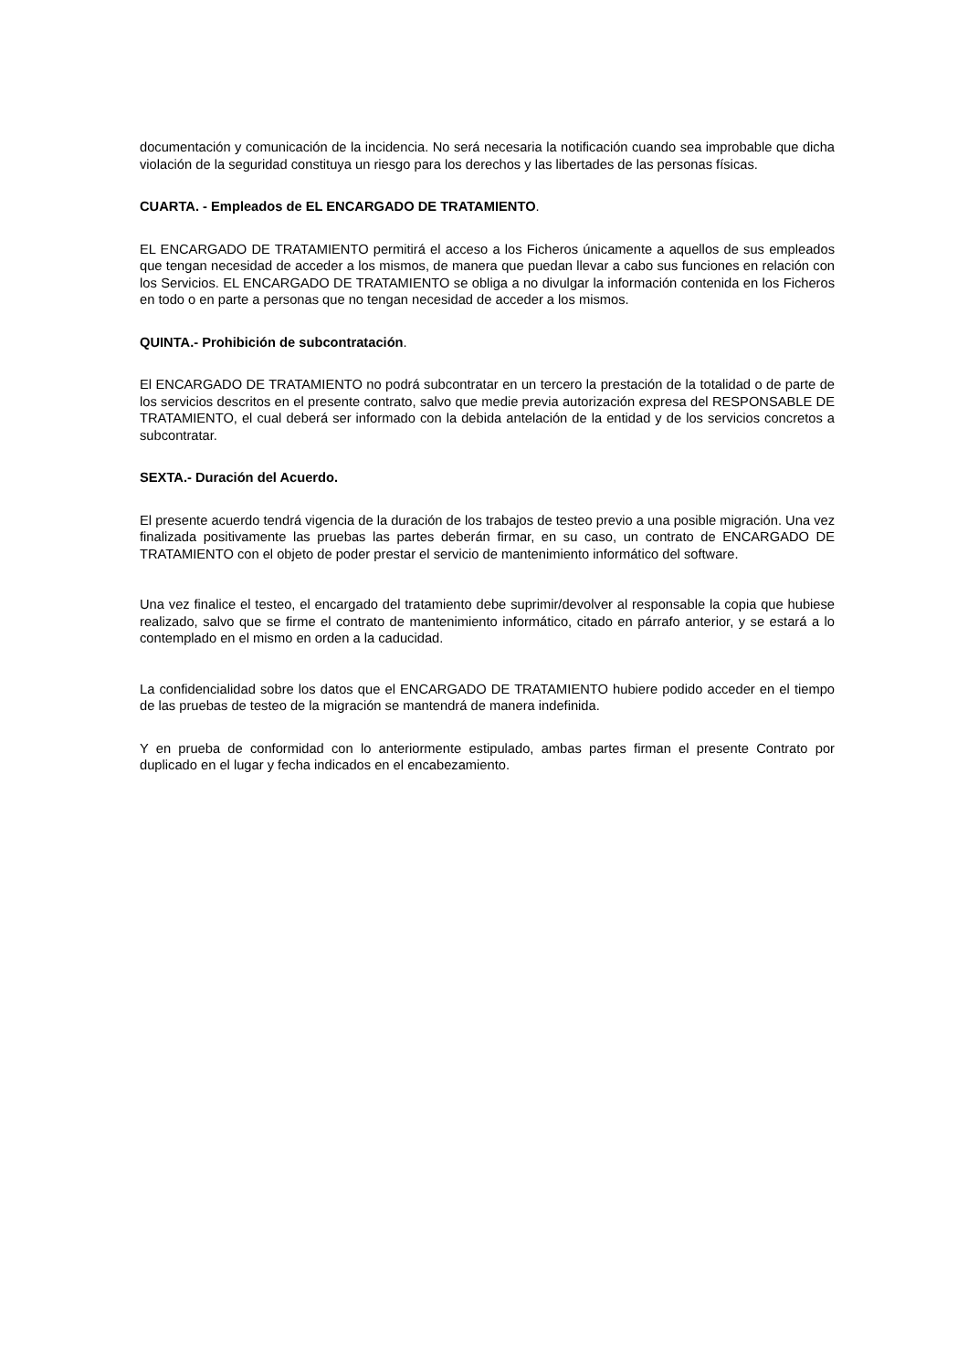documentación y comunicación de la incidencia. No será necesaria la notificación cuando sea improbable que dicha violación de la seguridad constituya un riesgo para los derechos y las libertades de las personas físicas.
CUARTA. - Empleados de EL ENCARGADO DE TRATAMIENTO.
EL ENCARGADO DE TRATAMIENTO permitirá el acceso a los Ficheros únicamente a aquellos de sus empleados que tengan necesidad de acceder a los mismos, de manera que puedan llevar a cabo sus funciones en relación con los Servicios. EL ENCARGADO DE TRATAMIENTO se obliga a no divulgar la información contenida en los Ficheros en todo o en parte a personas que no tengan necesidad de acceder a los mismos.
QUINTA.- Prohibición de subcontratación.
El ENCARGADO DE TRATAMIENTO no podrá subcontratar en un tercero la prestación de la totalidad o de parte de los servicios descritos en el presente contrato, salvo que medie previa autorización expresa del RESPONSABLE DE TRATAMIENTO, el cual deberá ser informado con la debida antelación de la entidad y de los servicios concretos a subcontratar.
SEXTA.- Duración del Acuerdo.
El presente acuerdo tendrá vigencia de la duración de los trabajos de testeo previo a una posible migración. Una vez finalizada positivamente las pruebas las partes deberán firmar, en su caso, un contrato de ENCARGADO DE TRATAMIENTO con el objeto de poder prestar el servicio de mantenimiento informático del software.
Una vez finalice el testeo, el encargado del tratamiento debe suprimir/devolver al responsable la copia que hubiese realizado, salvo que se firme el contrato de mantenimiento informático, citado en párrafo anterior, y se estará a lo contemplado en el mismo en orden a la caducidad.
La confidencialidad sobre los datos que el ENCARGADO DE TRATAMIENTO hubiere podido acceder en el tiempo de las pruebas de testeo de la migración se mantendrá de manera indefinida.
Y en prueba de conformidad con lo anteriormente estipulado, ambas partes firman el presente Contrato por duplicado en el lugar y fecha indicados en el encabezamiento.